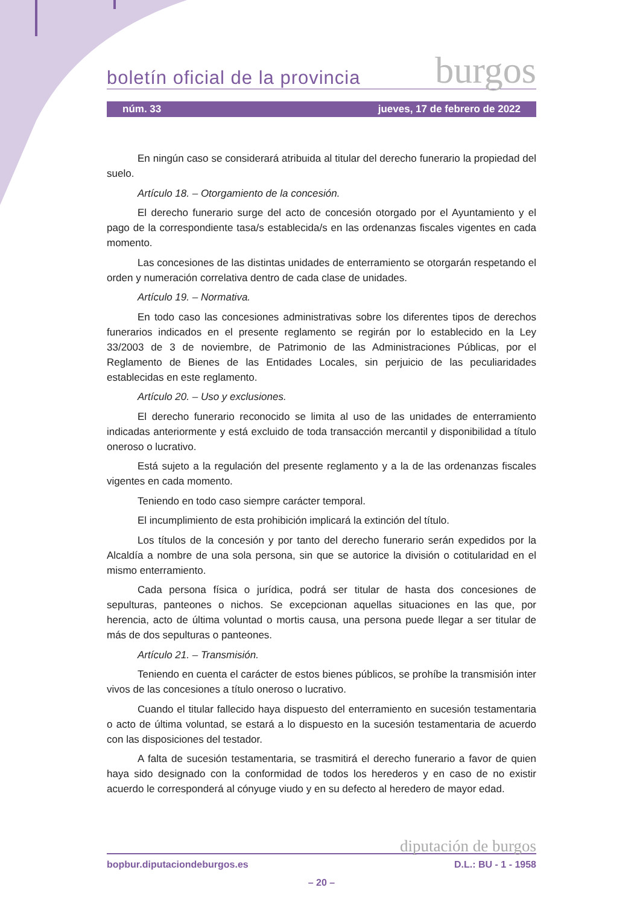boletín oficial de la provincia burgos
núm. 33 jueves, 17 de febrero de 2022
En ningún caso se considerará atribuida al titular del derecho funerario la propiedad del suelo.
Artículo 18. – Otorgamiento de la concesión.
El derecho funerario surge del acto de concesión otorgado por el Ayuntamiento y el pago de la correspondiente tasa/s establecida/s en las ordenanzas fiscales vigentes en cada momento.
Las concesiones de las distintas unidades de enterramiento se otorgarán respetando el orden y numeración correlativa dentro de cada clase de unidades.
Artículo 19. – Normativa.
En todo caso las concesiones administrativas sobre los diferentes tipos de derechos funerarios indicados en el presente reglamento se regirán por lo establecido en la Ley 33/2003 de 3 de noviembre, de Patrimonio de las Administraciones Públicas, por el Reglamento de Bienes de las Entidades Locales, sin perjuicio de las peculiaridades establecidas en este reglamento.
Artículo 20. – Uso y exclusiones.
El derecho funerario reconocido se limita al uso de las unidades de enterramiento indicadas anteriormente y está excluido de toda transacción mercantil y disponibilidad a título oneroso o lucrativo.
Está sujeto a la regulación del presente reglamento y a la de las ordenanzas fiscales vigentes en cada momento.
Teniendo en todo caso siempre carácter temporal.
El incumplimiento de esta prohibición implicará la extinción del título.
Los títulos de la concesión y por tanto del derecho funerario serán expedidos por la Alcaldía a nombre de una sola persona, sin que se autorice la división o cotitularidad en el mismo enterramiento.
Cada persona física o jurídica, podrá ser titular de hasta dos concesiones de sepulturas, panteones o nichos. Se excepcionan aquellas situaciones en las que, por herencia, acto de última voluntad o mortis causa, una persona puede llegar a ser titular de más de dos sepulturas o panteones.
Artículo 21. – Transmisión.
Teniendo en cuenta el carácter de estos bienes públicos, se prohíbe la transmisión inter vivos de las concesiones a título oneroso o lucrativo.
Cuando el titular fallecido haya dispuesto del enterramiento en sucesión testamentaria o acto de última voluntad, se estará a lo dispuesto en la sucesión testamentaria de acuerdo con las disposiciones del testador.
A falta de sucesión testamentaria, se trasmitirá el derecho funerario a favor de quien haya sido designado con la conformidad de todos los herederos y en caso de no existir acuerdo le corresponderá al cónyuge viudo y en su defecto al heredero de mayor edad.
diputación de burgos
bopbur.diputaciondeburgos.es D.L.: BU - 1 - 1958
– 20 –